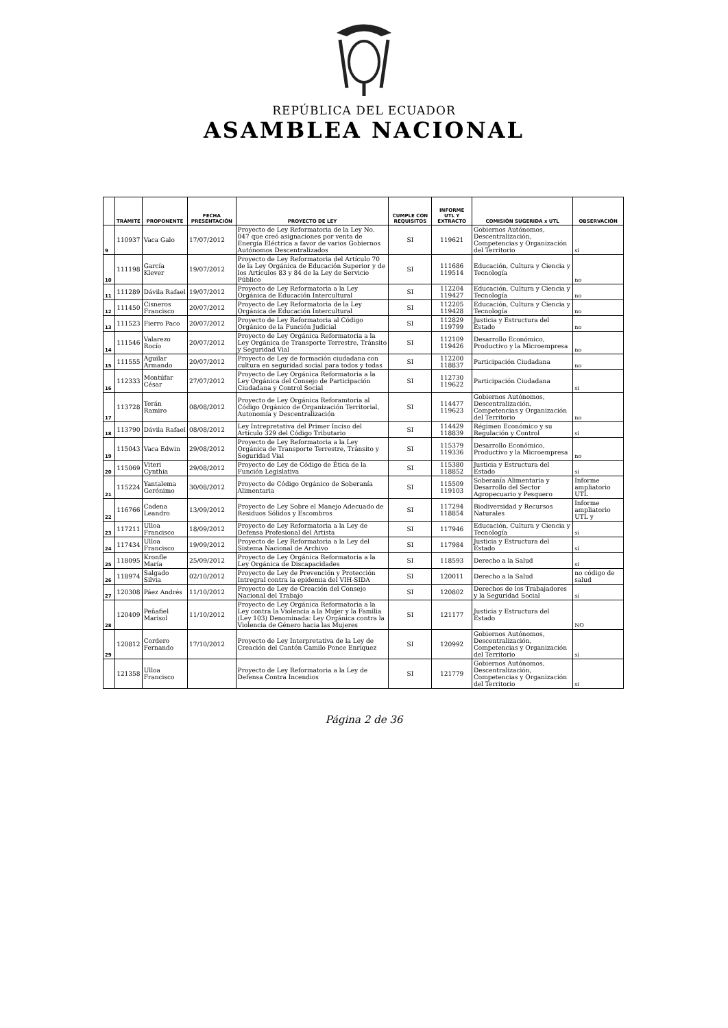REPÚBLICA DEL ECUADOR
ASAMBLEA NACIONAL
| | TRÁMITE | PROPONENTE | FECHA PRESENTACIÓN | PROYECTO DE LEY | CUMPLE CON REQUISITOS | INFORME UTL Y EXTRACTO | COMISIÓN SUGERIDA x UTL | OBSERVACIÓN |
| --- | --- | --- | --- | --- | --- | --- | --- | --- |
| 9 | 110937 | Vaca Galo | 17/07/2012 | Proyecto de Ley Reformatoria de la Ley No. 047 que creó asignaciones por venta de Energía Eléctrica a favor de varios Gobiernos Autónomos Descentralizados | SI | 119621 | Gobiernos Autónomos, Descentralización, Competencias y Organización del Territorio | si |
| 10 | 111198 | García Klever | 19/07/2012 | Proyecto de Ley Reformatoria del Artículo 70 de la Ley Orgánica de Educación Superior y de los Artículos 83 y 84 de la Ley de Servicio Público | SI | 111686 119514 | Educación, Cultura y Ciencia y Tecnología | no |
| 11 | 111289 | Dávila Rafael | 19/07/2012 | Proyecto de Ley Reformatoria a la Ley Orgánica de Educación Intercultural | SI | 112204 119427 | Educación, Cultura y Ciencia y Tecnología | no |
| 12 | 111450 | Cisneros Francisco | 20/07/2012 | Proyecto de Ley Reformatoria de la Ley Orgánica de Educación Intercultural | SI | 112205 119428 | Educación, Cultura y Ciencia y Tecnología | no |
| 13 | 111523 | Fierro Paco | 20/07/2012 | Proyecto de Ley Reformatoria al Código Orgánico de la Función Judicial | SI | 112829 119799 | Justicia y Estructura del Estado | no |
| 14 | 111546 | Valarezo Rocío | 20/07/2012 | Proyecto de Ley Orgánica Reformatoria a la Ley Orgánica de Transporte Terrestre, Tránsito y Seguridad Vial | SI | 112109 119426 | Desarrollo Económico, Productivo y la Microempresa | no |
| 15 | 111555 | Aguilar Armando | 20/07/2012 | Proyecto de Ley de formación ciudadana con cultura en seguridad social para todos y todas | SI | 112200 118837 | Participación Ciudadana | no |
| 16 | 112333 | Montúfar César | 27/07/2012 | Proyecto de Ley Orgánica Reformatoria a la Ley Orgánica del Consejo de Participación Ciudadana y Control Social | SI | 112730 119622 | Participación Ciudadana | si |
| 17 | 113728 | Terán Ramiro | 08/08/2012 | Proyecto de Ley Orgánica Reforamtoria al Código Orgánico de Organización Territorial, Autonomía y Descentralización | SI | 114477 119623 | Gobiernos Autónomos, Descentralización, Competencias y Organización del Territorio | no |
| 18 | 113790 | Dávila Rafael | 08/08/2012 | Ley Intrepretativa del Primer Inciso del Artículo 329 del Código Tributario | SI | 114429 118839 | Régimen Económico y su Regulación y Control | si |
| 19 | 115043 | Vaca Edwin | 29/08/2012 | Proyecto de Ley Reformatoria a la Ley Orgánica de Transporte Terrestre, Tránsito y Seguridad Vial | SI | 115379 119336 | Desarrollo Económico, Productivo y la Microempresa | no |
| 20 | 115069 | Viteri Cynthia | 29/08/2012 | Proyecto de Ley de Código de Ética de la Función Legislativa | SI | 115380 118852 | Justicia y Estructura del Estado | si |
| 21 | 115224 | Yantalema Gerónimo | 30/08/2012 | Proyecto de Código Orgánico de Soberanía Alimentaria | SI | 115509 119103 | Soberanía Alimentaria y Desarrollo del Sector Agropecuario y Pesquero | Informe ampliatorio UTL |
| 22 | 116766 | Cadena Leandro | 13/09/2012 | Proyecto de Ley Sobre el Manejo Adecuado de Residuos Sólidos y Escombros | SI | 117294 118854 | Biodiversidad y Recursos Naturales | Informe ampliatorio UTL y |
| 23 | 117211 | Ulloa Francisco | 18/09/2012 | Proyecto de Ley Reformatoria a la Ley de Defensa Profesional del Artista | SI | 117946 | Educación, Cultura y Ciencia y Tecnología | si |
| 24 | 117434 | Ulloa Francisco | 19/09/2012 | Proyecto de Ley Reformatoria a la Ley del Sistema Nacional de Archivo | SI | 117984 | Justicia y Estructura del Estado | si |
| 25 | 118095 | Kronfle María | 25/09/2012 | Proyecto de Ley Orgánica Reformatoria a la Ley Orgánica de Discapacidades | SI | 118593 | Derecho a la Salud | si |
| 26 | 118974 | Salgado Silvia | 02/10/2012 | Proyecto de Ley de Prevención y Protección Intregral contra la epidemia del VIH-SIDA | SI | 120011 | Derecho a la Salud | no código de salud |
| 27 | 120308 | Páez Andrés | 11/10/2012 | Proyecto de Ley de Creación del Consejo Nacional del Trabajo | SI | 120802 | Derechos de los Trabajadores y la Seguridad Social | si |
| 28 | 120409 | Peñafiel Marisol | 11/10/2012 | Proyecto de Ley Orgánica Reformatoria a la Ley contra la Violencia a la Mujer y la Familia (Ley 103) Denominada: Ley Orgánica contra la Violencia de Género hacia las Mujeres | SI | 121177 | Justicia y Estructura del Estado | NO |
| 29 | 120812 | Cordero Fernando | 17/10/2012 | Proyecto de Ley Interpretativa de la Ley de Creación del Cantón Camilo Ponce Enríquez | SI | 120992 | Gobiernos Autónomos, Descentralización, Competencias y Organización del Territorio | si |
| | 121358 | Ulloa Francisco | | Proyecto de Ley Reformatoria a la Ley de Defensa Contra Incendios | SI | 121779 | Gobiernos Autónomos, Descentralización, Competencias y Organización del Territorio | si |
Página 2 de 36